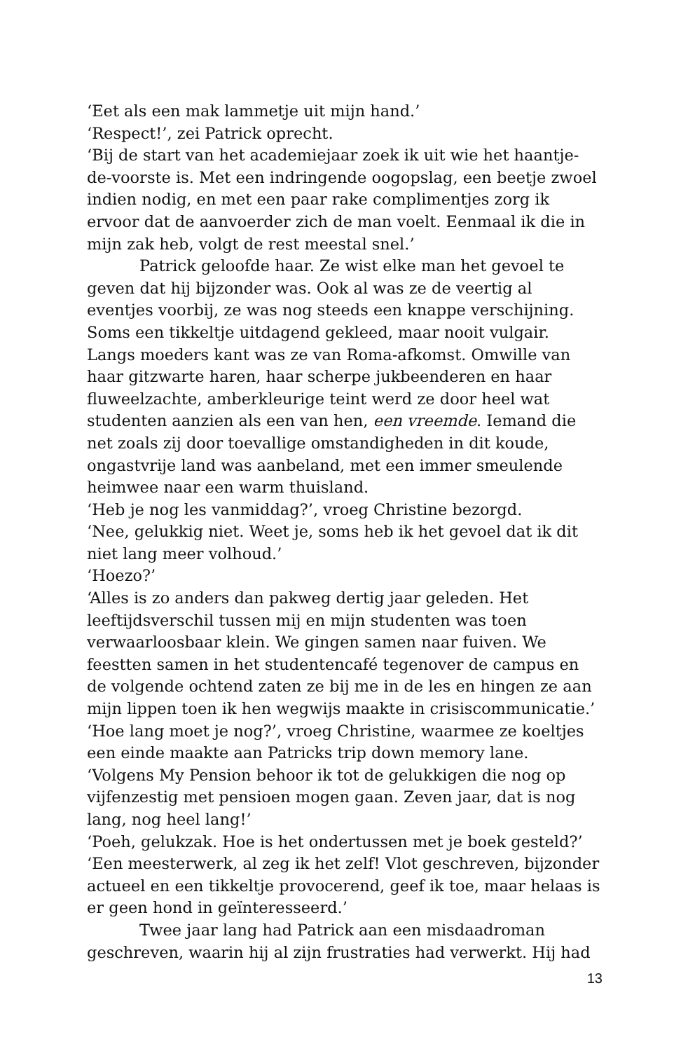‘Eet als een mak lammetje uit mijn hand.’
‘Respect!’, zei Patrick oprecht.
‘Bij de start van het academiejaar zoek ik uit wie het haantje-de-voorste is. Met een indringende oogopslag, een beetje zwoel indien nodig, en met een paar rake complimentjes zorg ik ervoor dat de aanvoerder zich de man voelt. Eenmaal ik die in mijn zak heb, volgt de rest meestal snel.’
Patrick geloofde haar. Ze wist elke man het gevoel te geven dat hij bijzonder was. Ook al was ze de veertig al eventjes voorbij, ze was nog steeds een knappe verschijning. Soms een tikkeltje uitdagend gekleed, maar nooit vulgair. Langs moeders kant was ze van Roma-afkomst. Omwille van haar gitzwarte haren, haar scherpe jukbeenderen en haar fluweelzachte, amberkleurige teint werd ze door heel wat studenten aanzien als een van hen, een vreemde. Iemand die net zoals zij door toevallige omstandigheden in dit koude, ongastvrije land was aanbeland, met een immer smeulende heimwee naar een warm thuisland.
‘Heb je nog les vanmiddag?’, vroeg Christine bezorgd.
‘Nee, gelukkig niet. Weet je, soms heb ik het gevoel dat ik dit niet lang meer volhoud.’
‘Hoezo?’
‘Alles is zo anders dan pakweg dertig jaar geleden. Het leeftijdsverschil tussen mij en mijn studenten was toen verwaarloosbaar klein. We gingen samen naar fuiven. We feestten samen in het studentencafé tegenover de campus en de volgende ochtend zaten ze bij me in de les en hingen ze aan mijn lippen toen ik hen wegwijs maakte in crisiscommunicatie.’
‘Hoe lang moet je nog?’, vroeg Christine, waarmee ze koeltjes een einde maakte aan Patricks trip down memory lane.
‘Volgens My Pension behoor ik tot de gelukkigen die nog op vijfenzestig met pensioen mogen gaan. Zeven jaar, dat is nog lang, nog heel lang!’
‘Poeh, gelukzak. Hoe is het ondertussen met je boek gesteld?’
‘Een meesterwerk, al zeg ik het zelf! Vlot geschreven, bijzonder actueel en een tikkeltje provocerend, geef ik toe, maar helaas is er geen hond in geïnteresseerd.’
Twee jaar lang had Patrick aan een misdaadroman geschreven, waarin hij al zijn frustraties had verwerkt. Hij had
13